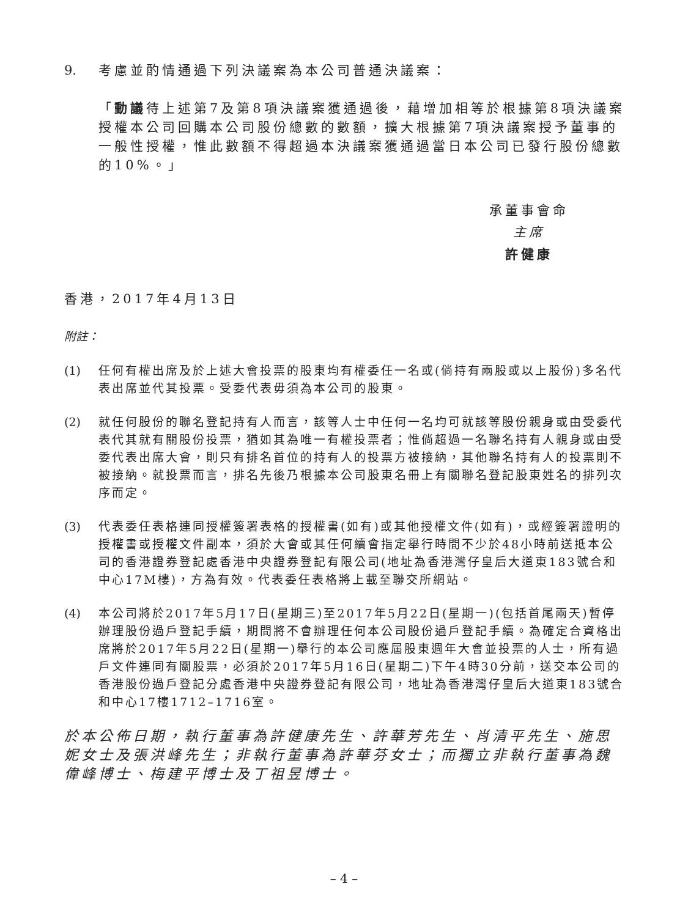9. 考慮並酌情通過下列決議案為本公司普通決議案：
「動議待上述第7及第8項決議案獲通過後，藉增加相等於根據第8項決議案授權本公司回購本公司股份總數的數額，擴大根據第7項決議案授予董事的一般性授權，惟此數額不得超過本決議案獲通過當日本公司已發行股份總數的10%。」
承董事會命
主席
許健康
香港，2017年4月13日
附註：
(1) 任何有權出席及於上述大會投票的股東均有權委任一名或(倘持有兩股或以上股份)多名代表出席並代其投票。受委代表毋須為本公司的股東。
(2) 就任何股份的聯名登記持有人而言，該等人士中任何一名均可就該等股份親身或由受委代表代其就有關股份投票，猶如其為唯一有權投票者；惟倘超過一名聯名持有人親身或由受委代表出席大會，則只有排名首位的持有人的投票方被接納，其他聯名持有人的投票則不被接納。就投票而言，排名先後乃根據本公司股東名冊上有關聯名登記股東姓名的排列次序而定。
(3) 代表委任表格連同授權簽署表格的授權書(如有)或其他授權文件(如有)，或經簽署證明的授權書或授權文件副本，須於大會或其任何續會指定舉行時間不少於48小時前送抵本公司的香港證券登記處香港中央證券登記有限公司(地址為香港灣仔皇后大道東183號合和中心17M樓)，方為有效。代表委任表格將上載至聯交所網站。
(4) 本公司將於2017年5月17日(星期三)至2017年5月22日(星期一)(包括首尾兩天)暫停辦理股份過戶登記手續，期間將不會辦理任何本公司股份過戶登記手續。為確定合資格出席將於2017年5月22日(星期一)舉行的本公司應屆股東週年大會並投票的人士，所有過戶文件連同有關股票，必須於2017年5月16日(星期二)下午4時30分前，送交本公司的香港股份過戶登記分處香港中央證券登記有限公司，地址為香港灣仔皇后大道東183號合和中心17樓1712–1716室。
於本公佈日期，執行董事為許健康先生、許華芳先生、肖清平先生、施思妮女士及張洪峰先生；非執行董事為許華芬女士；而獨立非執行董事為魏偉峰博士、梅建平博士及丁祖昱博士。
– 4 –